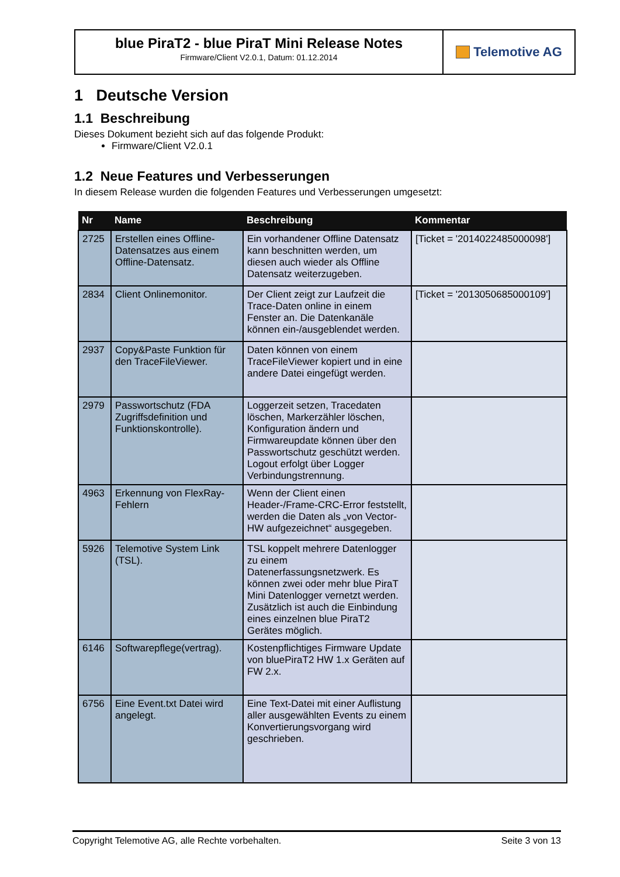blue PiraT2 - blue PiraT Mini Release Notes
Firmware/Client V2.0.1, Datum: 01.12.2014
Telemotive AG
1 Deutsche Version
1.1 Beschreibung
Dieses Dokument bezieht sich auf das folgende Produkt:
Firmware/Client V2.0.1
1.2 Neue Features und Verbesserungen
In diesem Release wurden die folgenden Features und Verbesserungen umgesetzt:
| Nr | Name | Beschreibung | Kommentar |
| --- | --- | --- | --- |
| 2725 | Erstellen eines Offline-Datensatzes aus einem Offline-Datensatz. | Ein vorhandener Offline Datensatz kann beschnitten werden, um diesen auch wieder als Offline Datensatz weiterzugeben. | [Ticket = '2014022485000098'] |
| 2834 | Client Onlinemonitor. | Der Client zeigt zur Laufzeit die Trace-Daten online in einem Fenster an. Die Datenkanäle können ein-/ausgeblendet werden. | [Ticket = '2013050685000109'] |
| 2937 | Copy&Paste Funktion für den TraceFileViewer. | Daten können von einem TraceFileViewer kopiert und in eine andere Datei eingefügt werden. | |
| 2979 | Passwortschutz (FDA Zugriffsdefinition und Funktionskontrolle). | Loggerzeit setzen, Tracedaten löschen, Markerzähler löschen, Konfiguration ändern und Firmwareupdate können über den Passwortschutz geschützt werden. Logout erfolgt über Logger Verbindungstrennung. | |
| 4963 | Erkennung von FlexRay-Fehlern | Wenn der Client einen Header-/Frame-CRC-Error feststellt, werden die Daten als „von Vector-HW aufgezeichnet“ ausgegeben. | |
| 5926 | Telemotive System Link (TSL). | TSL koppelt mehrere Datenlogger zu einem Datenerfassungsnetzwerk. Es können zwei oder mehr blue PiraT Mini Datenlogger vernetzt werden. Zusätzlich ist auch die Einbindung eines einzelnen blue PiraT2 Gerätes möglich. | |
| 6146 | Softwarepflege(vertrag). | Kostenpflichtiges Firmware Update von bluePiraT2 HW 1.x Geräten auf FW 2.x. | |
| 6756 | Eine Event.txt Datei wird angelegt. | Eine Text-Datei mit einer Auflistung aller ausgewählten Events zu einem Konvertierungsvorgang wird geschrieben. | |
Copyright Telemotive AG, alle Rechte vorbehalten. Seite 3 von 13